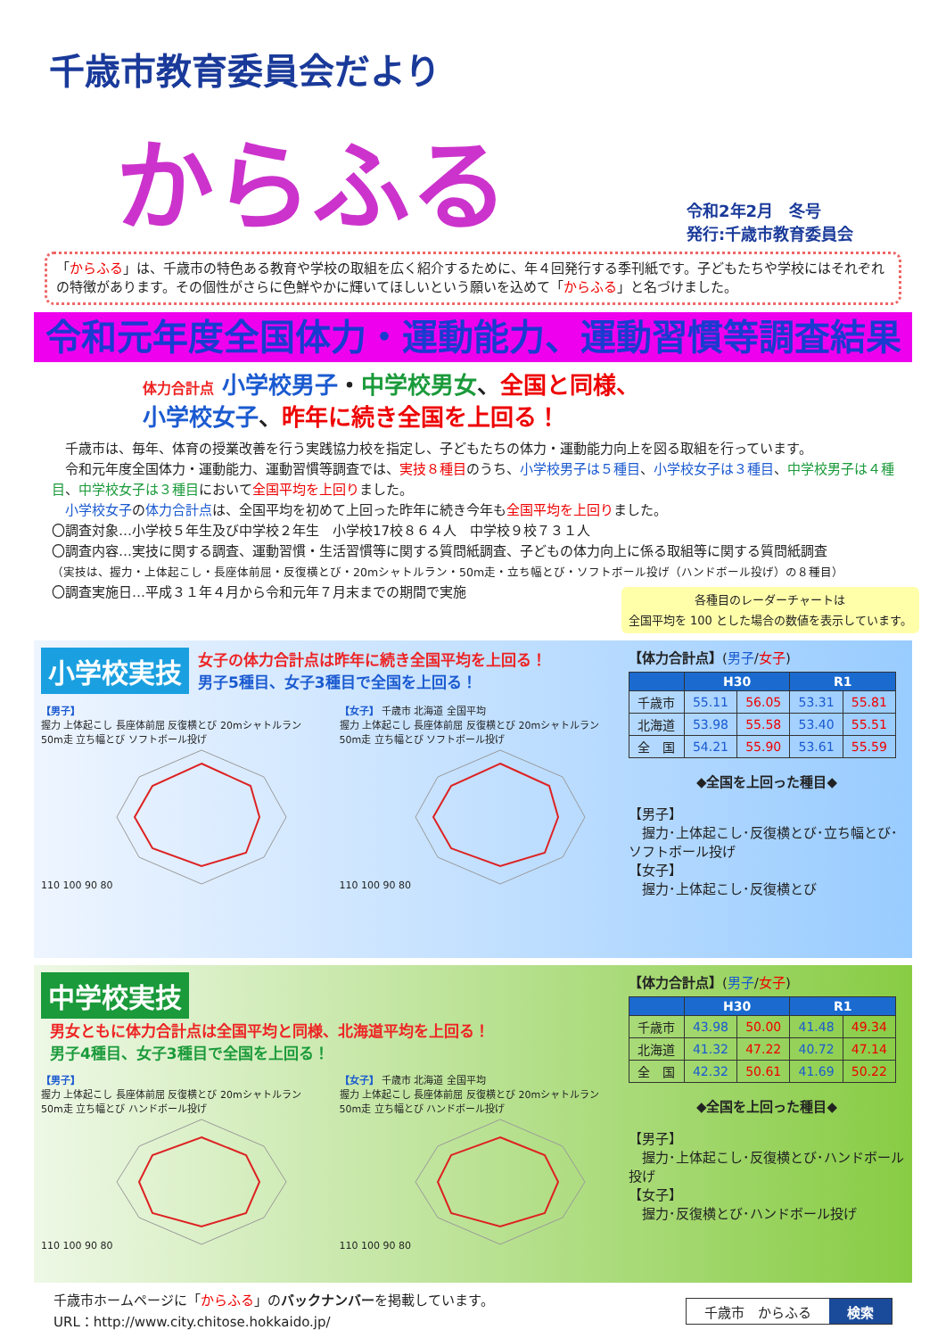千歳市教育委員会だより
からふる
令和2年2月　冬号
発行:千歳市教育委員会
「からふる」は、千歳市の特色ある教育や学校の取組を広く紹介するために、年４回発行する季刊紙です。子どもたちや学校にはそれぞれの特徴があります。その個性がさらに色鮮やかに輝いてほしいという願いを込めて「からふる」と名づけました。
令和元年度全国体力・運動能力、運動習慣等調査結果
体力合計点 小学校男子・中学校男女、全国と同様、
小学校女子、昨年に続き全国を上回る！
　千歳市は、毎年、体育の授業改善を行う実践協力校を指定し、子どもたちの体力・運動能力向上を図る取組を行っています。
　令和元年度全国体力・運動能力、運動習慣等調査では、実技８種目のうち、小学校男子は５種目、小学校女子は３種目、中学校男子は４種目、中学校女子は３種目において全国平均を上回りました。
　小学校女子の体力合計点は、全国平均を初めて上回った昨年に続き今年も全国平均を上回りました。
〇調査対象…小学校５年生及び中学校２年生　小学校17校８６４人　中学校９校７３１人
〇調査内容…実技に関する調査、運動習慣・生活習慣等に関する質問紙調査、子どもの体力向上に係る取組等に関する質問紙調査
（実技は、握力・上体起こし・長座体前屈・反復横とび・20mシャトルラン・50m走・立ち幅とび・ソフトボール投げ（ハンドボール投げ）の８種目）
〇調査実施日…平成３１年４月から令和元年７月末までの期間で実施
各種目のレーダーチャートは
全国平均を 100 とした場合の数値を表示しています。
小学校実技 女子の体力合計点は昨年に続き全国平均を上回る！
男子5種目、女子3種目で全国を上回る！
【男子】
握力 上体起こし 長座体前屈 反復横とび 20mシャトルラン 50m走 立ち幅とび ソフトボール投げ
110 100 90 80
【女子】 千歳市 北海道 全国平均
握力 上体起こし 長座体前屈 反復横とび 20mシャトルラン 50m走 立ち幅とび ソフトボール投げ
110 100 90 80
【体力合計点】(男子/女子)
| | H30 | | R1 | |
| --- | --- | --- | --- | --- |
| 千歳市 | 55.11 | 56.05 | 53.31 | 55.81 |
| 北海道 | 53.98 | 55.58 | 53.40 | 55.51 |
| 全 国 | 54.21 | 55.90 | 53.61 | 55.59 |
◆全国を上回った種目◆
【男子】
　握力･上体起こし･反復横とび･立ち幅とび･ソフトボール投げ
【女子】
　握力･上体起こし･反復横とび
中学校実技 男女ともに体力合計点は全国平均と同様、北海道平均を上回る！
男子4種目、女子3種目で全国を上回る！
【男子】
握力 上体起こし 長座体前屈 反復横とび 20mシャトルラン 50m走 立ち幅とび ハンドボール投げ
110 100 90 80
【女子】 千歳市 北海道 全国平均
握力 上体起こし 長座体前屈 反復横とび 20mシャトルラン 50m走 立ち幅とび ハンドボール投げ
110 100 90 80
【体力合計点】(男子/女子)
| | H30 | | R1 | |
| --- | --- | --- | --- | --- |
| 千歳市 | 43.98 | 50.00 | 41.48 | 49.34 |
| 北海道 | 41.32 | 47.22 | 40.72 | 47.14 |
| 全 国 | 42.32 | 50.61 | 41.69 | 50.22 |
◆全国を上回った種目◆
【男子】
　握力･上体起こし･反復横とび･ハンドボール投げ
【女子】
　握力･反復横とび･ハンドボール投げ
千歳市ホームページに「からふる」のバックナンバーを掲載しています。
URL：http://www.city.chitose.hokkaido.jp/
千歳市　からふる 検索